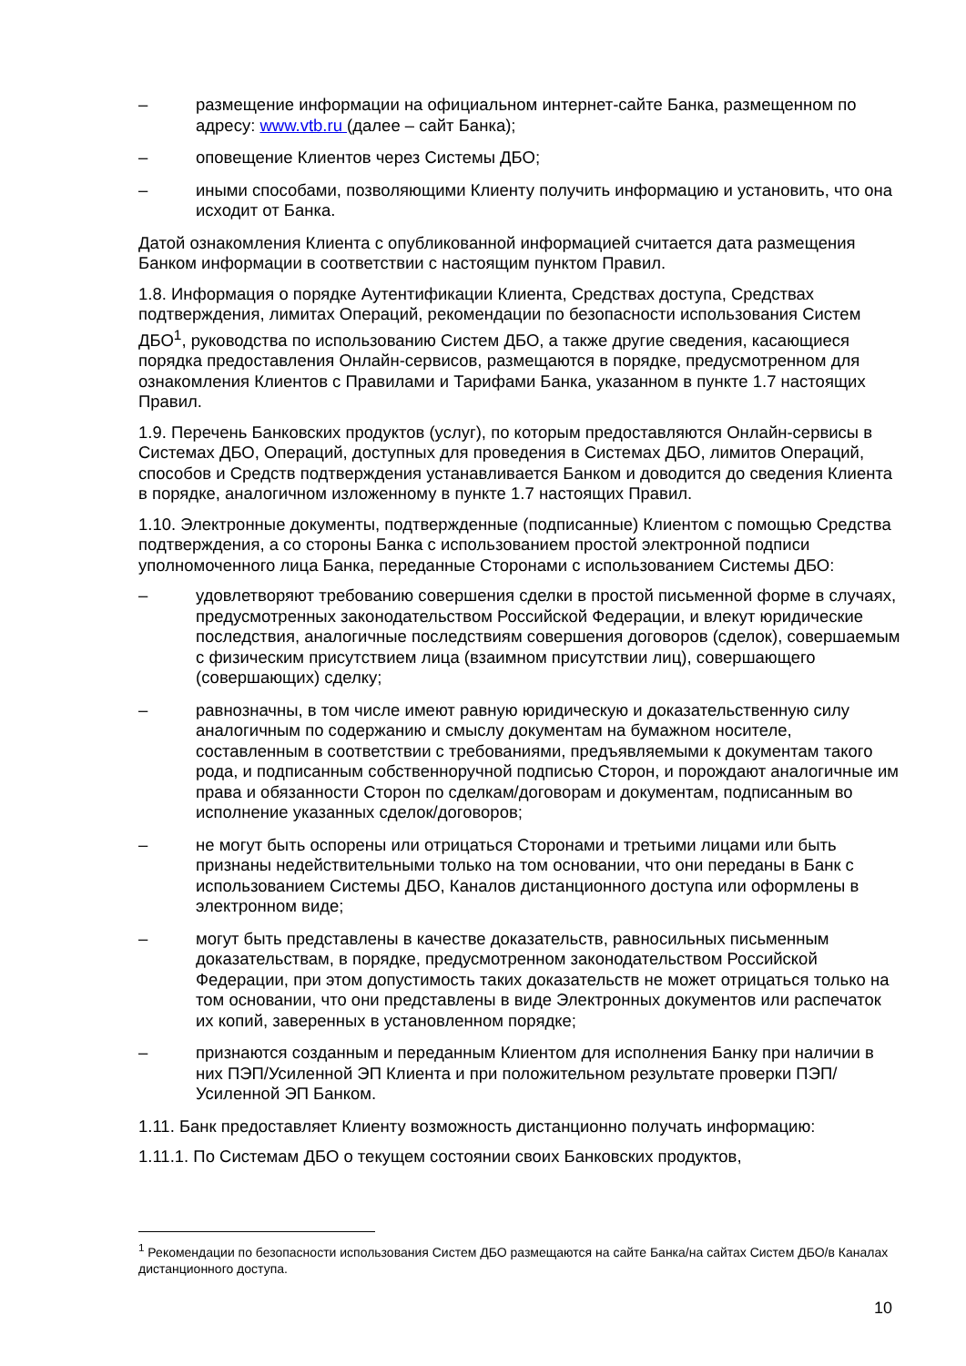– размещение информации на официальном интернет-сайте Банка, размещенном по адресу: www.vtb.ru (далее – сайт Банка);
– оповещение Клиентов через Системы ДБО;
– иными способами, позволяющими Клиенту получить информацию и установить, что она исходит от Банка.
Датой ознакомления Клиента с опубликованной информацией считается дата размещения Банком информации в соответствии с настоящим пунктом Правил.
1.8. Информация о порядке Аутентификации Клиента, Средствах доступа, Средствах подтверждения, лимитах Операций, рекомендации по безопасности использования Систем ДБО<sup>1</sup>, руководства по использованию Систем ДБО, а также другие сведения, касающиеся порядка предоставления Онлайн-сервисов, размещаются в порядке, предусмотренном для ознакомления Клиентов с Правилами и Тарифами Банка, указанном в пункте 1.7 настоящих Правил.
1.9. Перечень Банковских продуктов (услуг), по которым предоставляются Онлайн-сервисы в Системах ДБО, Операций, доступных для проведения в Системах ДБО, лимитов Операций, способов и Средств подтверждения устанавливается Банком и доводится до сведения Клиента в порядке, аналогичном изложенному в пункте 1.7 настоящих Правил.
1.10. Электронные документы, подтвержденные (подписанные) Клиентом с помощью Средства подтверждения, а со стороны Банка с использованием простой электронной подписи уполномоченного лица Банка, переданные Сторонами с использованием Системы ДБО:
– удовлетворяют требованию совершения сделки в простой письменной форме в случаях, предусмотренных законодательством Российской Федерации, и влекут юридические последствия, аналогичные последствиям совершения договоров (сделок), совершаемым с физическим присутствием лица (взаимном присутствии лиц), совершающего (совершающих) сделку;
– равнозначны, в том числе имеют равную юридическую и доказательственную силу аналогичным по содержанию и смыслу документам на бумажном носителе, составленным в соответствии с требованиями, предъявляемыми к документам такого рода, и подписанным собственноручной подписью Сторон, и порождают аналогичные им права и обязанности Сторон по сделкам/договорам и документам, подписанным во исполнение указанных сделок/договоров;
– не могут быть оспорены или отрицаться Сторонами и третьими лицами или быть признаны недействительными только на том основании, что они переданы в Банк с использованием Системы ДБО, Каналов дистанционного доступа или оформлены в электронном виде;
– могут быть представлены в качестве доказательств, равносильных письменным доказательствам, в порядке, предусмотренном законодательством Российской Федерации, при этом допустимость таких доказательств не может отрицаться только на том основании, что они представлены в виде Электронных документов или распечаток их копий, заверенных в установленном порядке;
– признаются созданным и переданным Клиентом для исполнения Банку при наличии в них ПЭП/Усиленной ЭП Клиента и при положительном результате проверки ПЭП/Усиленной ЭП Банком.
1.11. Банк предоставляет Клиенту возможность дистанционно получать информацию:
1.11.1. По Системам ДБО о текущем состоянии своих Банковских продуктов,
<sup>1</sup> Рекомендации по безопасности использования Систем ДБО размещаются на сайте Банка/на сайтах Систем ДБО/в Каналах дистанционного доступа.
10